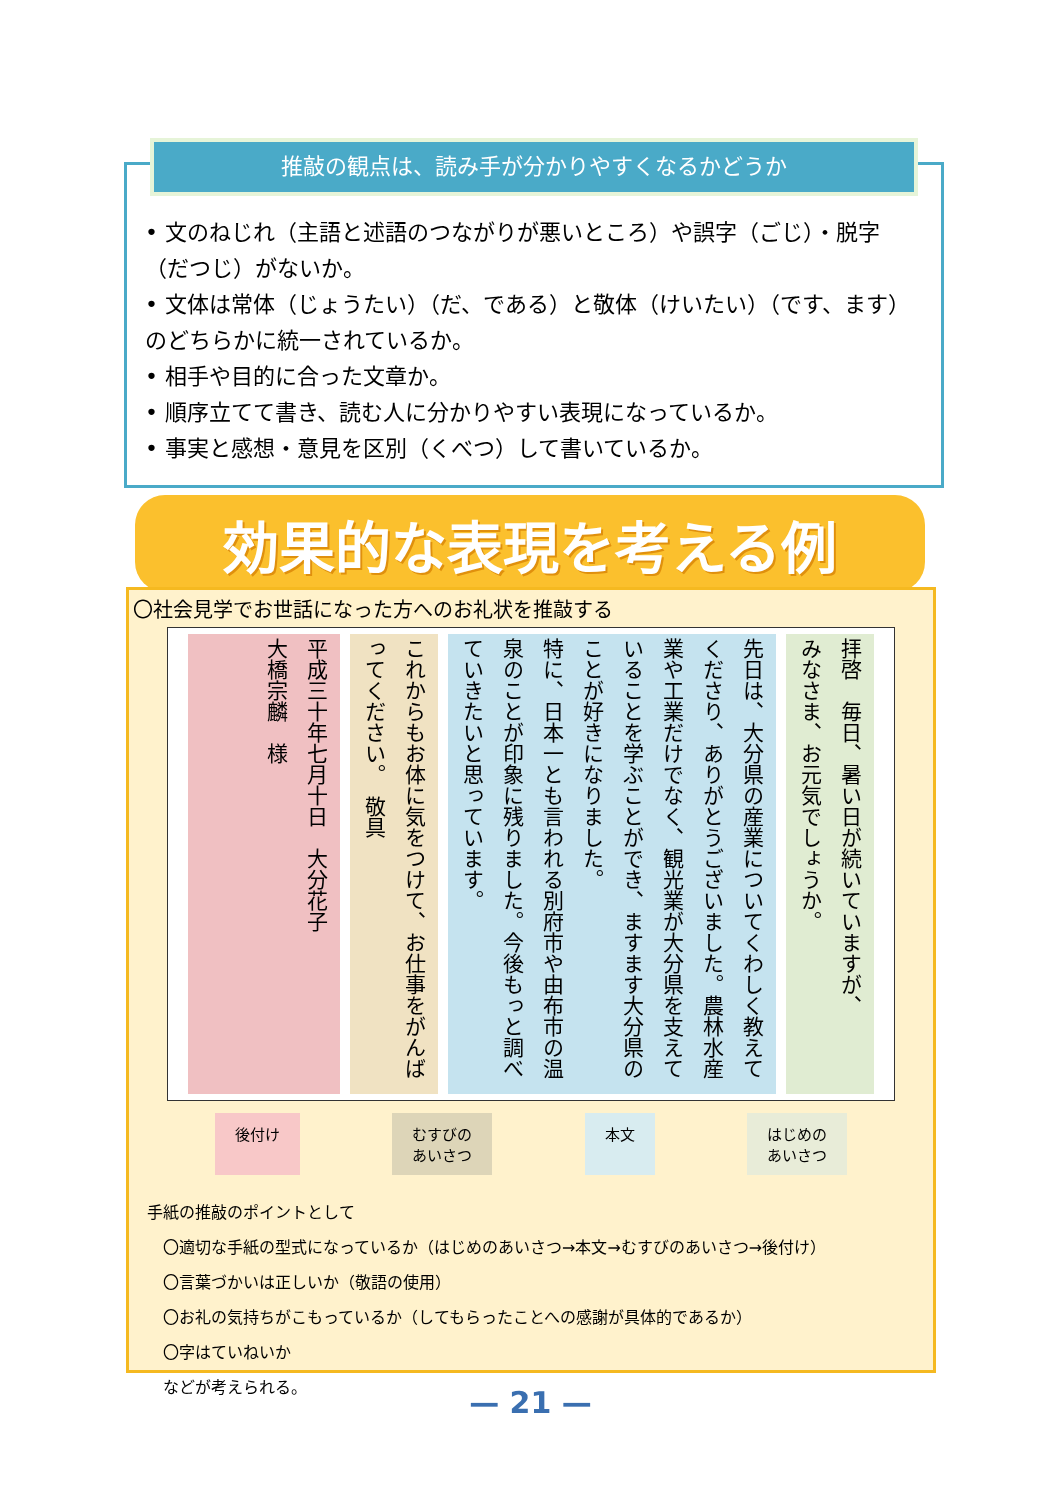推敲の観点は、読み手が分かりやすくなるかどうか
• 文のねじれ（主語と述語のつながりが悪いところ）や誤字（ごじ）・脱字（だつじ）がないか。
• 文体は常体（じょうたい）（だ、である）と敬体（けいたい）（です、ます）のどちらかに統一されているか。
• 相手や目的に合った文章か。
• 順序立てて書き、読む人に分かりやすい表現になっているか。
• 事実と感想・意見を区別（くべつ）して書いているか。
効果的な表現を考える例
〇社会見学でお世話になった方へのお礼状を推敲する
拝啓　毎日、暑い日が続いていますが、
みなさま、お元気でしょうか。
先日は、大分県の産業についてくわしく教えてくださり、ありがとうございました。農林水産業や工業だけでなく、観光業が大分県を支えていることを学ぶことができ、ますます大分県のことが好きになりました。
特に、日本一とも言われる別府市や由布市の温泉のことが印象に残りました。今後もっと調べていきたいと思っています。
これからもお体に気をつけて、お仕事をがんばってください。　敬具
平成三十年七月十日　大分花子
大橋宗麟　様
後付け むすびの
あいさつ
本文 はじめの
あいさつ
手紙の推敲のポイントとして
　〇適切な手紙の型式になっているか（はじめのあいさつ→本文→むすびのあいさつ→後付け）
　〇言葉づかいは正しいか（敬語の使用）
　〇お礼の気持ちがこもっているか（してもらったことへの感謝が具体的であるか）
　〇字はていねいか
　などが考えられる。
— 21 —